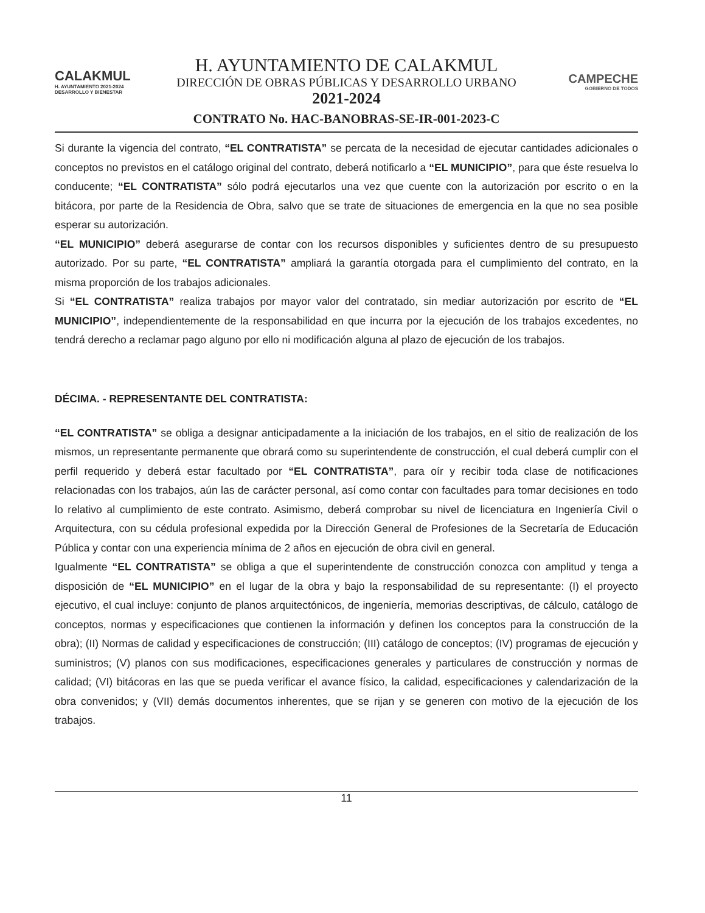CALAKMUL
H. AYUNTAMIENTO 2021-2024 DESARROLLO Y BIENESTAR
H. AYUNTAMIENTO DE CALAKMUL
DIRECCIÓN DE OBRAS PÚBLICAS Y DESARROLLO URBANO
2021-2024
CAMPECHE
GOBIERNO DE TODOS
CONTRATO No. HAC-BANOBRAS-SE-IR-001-2023-C
Si durante la vigencia del contrato, “EL CONTRATISTA” se percata de la necesidad de ejecutar cantidades adicionales o conceptos no previstos en el catálogo original del contrato, deberá notificarlo a “EL MUNICIPIO”, para que éste resuelva lo conducente; “EL CONTRATISTA” sólo podrá ejecutarlos una vez que cuente con la autorización por escrito o en la bitácora, por parte de la Residencia de Obra, salvo que se trate de situaciones de emergencia en la que no sea posible esperar su autorización.
“EL MUNICIPIO” deberá asegurarse de contar con los recursos disponibles y suficientes dentro de su presupuesto autorizado. Por su parte, “EL CONTRATISTA” ampliará la garantía otorgada para el cumplimiento del contrato, en la misma proporción de los trabajos adicionales.
Si “EL CONTRATISTA” realiza trabajos por mayor valor del contratado, sin mediar autorización por escrito de “EL MUNICIPIO”, independientemente de la responsabilidad en que incurra por la ejecución de los trabajos excedentes, no tendrá derecho a reclamar pago alguno por ello ni modificación alguna al plazo de ejecución de los trabajos.
DÉCIMA. - REPRESENTANTE DEL CONTRATISTA:
“EL CONTRATISTA” se obliga a designar anticipadamente a la iniciación de los trabajos, en el sitio de realización de los mismos, un representante permanente que obrará como su superintendente de construcción, el cual deberá cumplir con el perfil requerido y deberá estar facultado por “EL CONTRATISTA”, para oír y recibir toda clase de notificaciones relacionadas con los trabajos, aún las de carácter personal, así como contar con facultades para tomar decisiones en todo lo relativo al cumplimiento de este contrato. Asimismo, deberá comprobar su nivel de licenciatura en Ingeniería Civil o Arquitectura, con su cédula profesional expedida por la Dirección General de Profesiones de la Secretaría de Educación Pública y contar con una experiencia mínima de 2 años en ejecución de obra civil en general.
Igualmente “EL CONTRATISTA” se obliga a que el superintendente de construcción conozca con amplitud y tenga a disposición de “EL MUNICIPIO” en el lugar de la obra y bajo la responsabilidad de su representante: (I) el proyecto ejecutivo, el cual incluye: conjunto de planos arquitectónicos, de ingeniería, memorias descriptivas, de cálculo, catálogo de conceptos, normas y especificaciones que contienen la información y definen los conceptos para la construcción de la obra); (II) Normas de calidad y especificaciones de construcción; (III) catálogo de conceptos; (IV) programas de ejecución y suministros; (V) planos con sus modificaciones, especificaciones generales y particulares de construcción y normas de calidad; (VI) bitácoras en las que se pueda verificar el avance físico, la calidad, especificaciones y calendarización de la obra convenidos; y (VII) demás documentos inherentes, que se rijan y se generen con motivo de la ejecución de los trabajos.
11